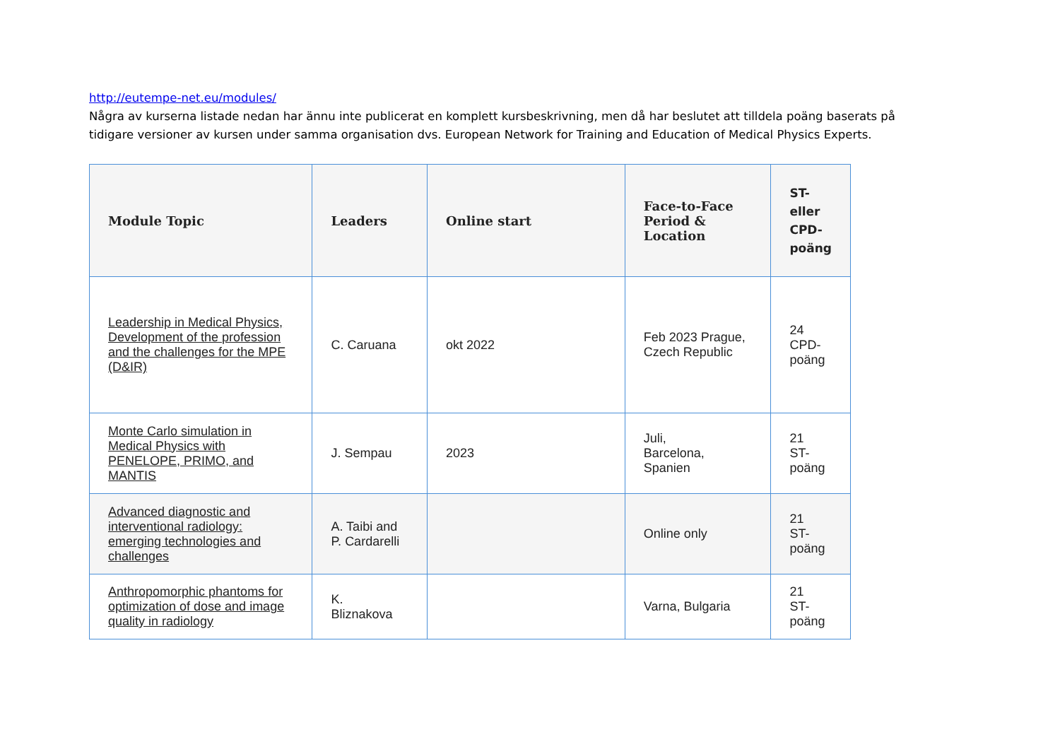http://eutempe-net.eu/modules/
Några av kurserna listade nedan har ännu inte publicerat en komplett kursbeskrivning, men då har beslutet att tilldela poäng baserats på tidigare versioner av kursen under samma organisation dvs. European Network for Training and Education of Medical Physics Experts.
| Module Topic | Leaders | Online start | Face-to-Face Period & Location | ST- eller CPD- poäng |
| --- | --- | --- | --- | --- |
| Leadership in Medical Physics, Development of the profession and the challenges for the MPE (D&IR) | C. Caruana | okt 2022 | Feb 2023 Prague, Czech Republic | 24 CPD- poäng |
| Monte Carlo simulation in Medical Physics with PENELOPE, PRIMO, and MANTIS | J. Sempau | 2023 | Juli, Barcelona, Spanien | 21 ST- poäng |
| Advanced diagnostic and interventional radiology: emerging technologies and challenges | A. Taibi and P. Cardarelli | | Online only | 21 ST- poäng |
| Anthropomorphic phantoms for optimization of dose and image quality in radiology | K. Bliznakova | | Varna, Bulgaria | 21 ST- poäng |